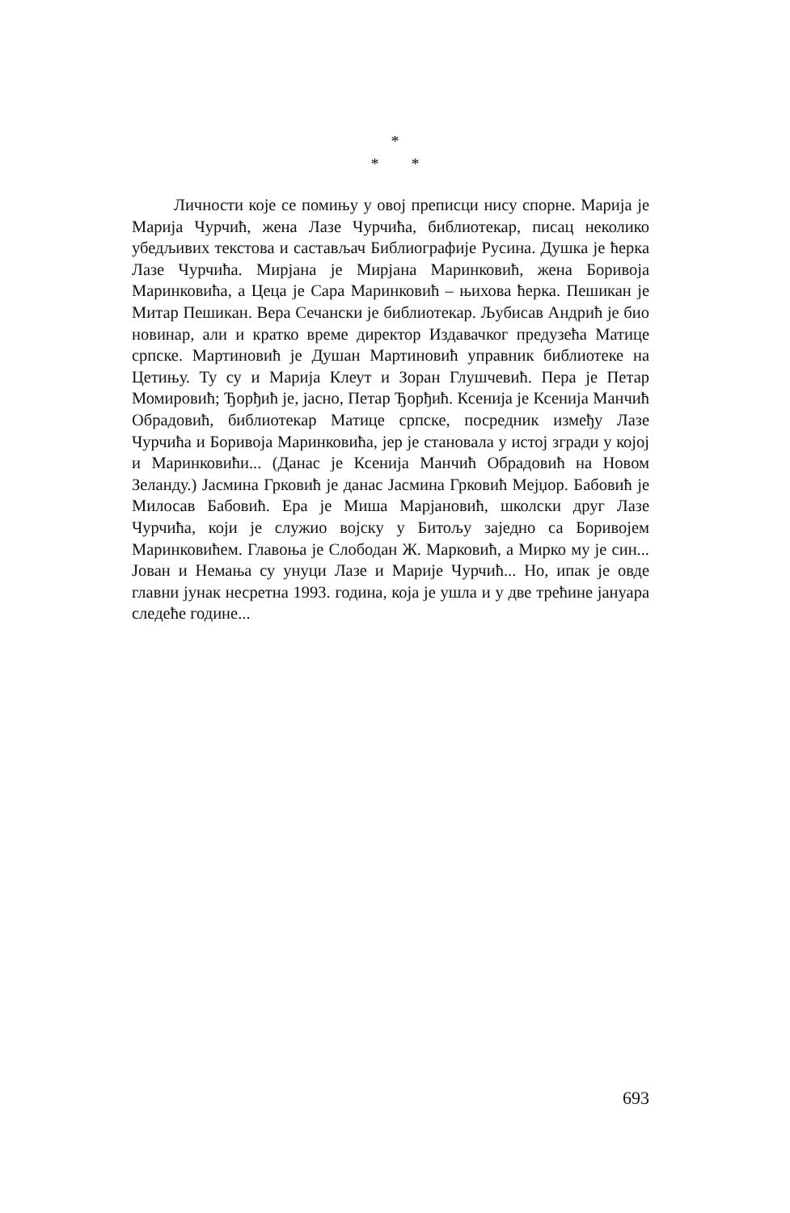*
* *
Личности које се помињу у овој преписци нису спорне. Марија је Марија Чурчић, жена Лазе Чурчића, библиотекар, писац неколико убедљивих текстова и састављач Библиографије Русина. Душка је ћерка Лазе Чурчића. Мирјана је Мирјана Маринковић, жена Боривоја Маринковића, а Цеца је Сара Маринковић – њихова ћерка. Пешикан је Митар Пешикан. Вера Сечански је библиотекар. Љубисав Андрић је био новинар, али и кратко време директор Издавачког предузећа Матице српске. Мартиновић је Душан Мартиновић управник библиотеке на Цетињу. Ту су и Марија Клеут и Зоран Глушчевић. Пера је Петар Момировић; Ђорђић је, јасно, Петар Ђорђић. Ксенија је Ксенија Манчић Обрадовић, библиотекар Матице српске, посредник између Лазе Чурчића и Боривоја Маринковића, јер је становала у истој згради у којој и Маринковићи... (Данас је Ксенија Манчић Обрадовић на Новом Зеланду.) Јасмина Грковић је данас Јасмина Грковић Мејџор. Бабовић је Милосав Бабовић. Ера је Миша Марјановић, школски друг Лазе Чурчића, који је служио војску у Битољу заједно са Боривојем Маринковићем. Главоња је Слободан Ж. Марковић, а Мирко му је син... Јован и Немања су унуци Лазе и Марије Чурчић... Но, ипак је овде главни јунак несретна 1993. година, која је ушла и у две трећине јануара следеће године...
693